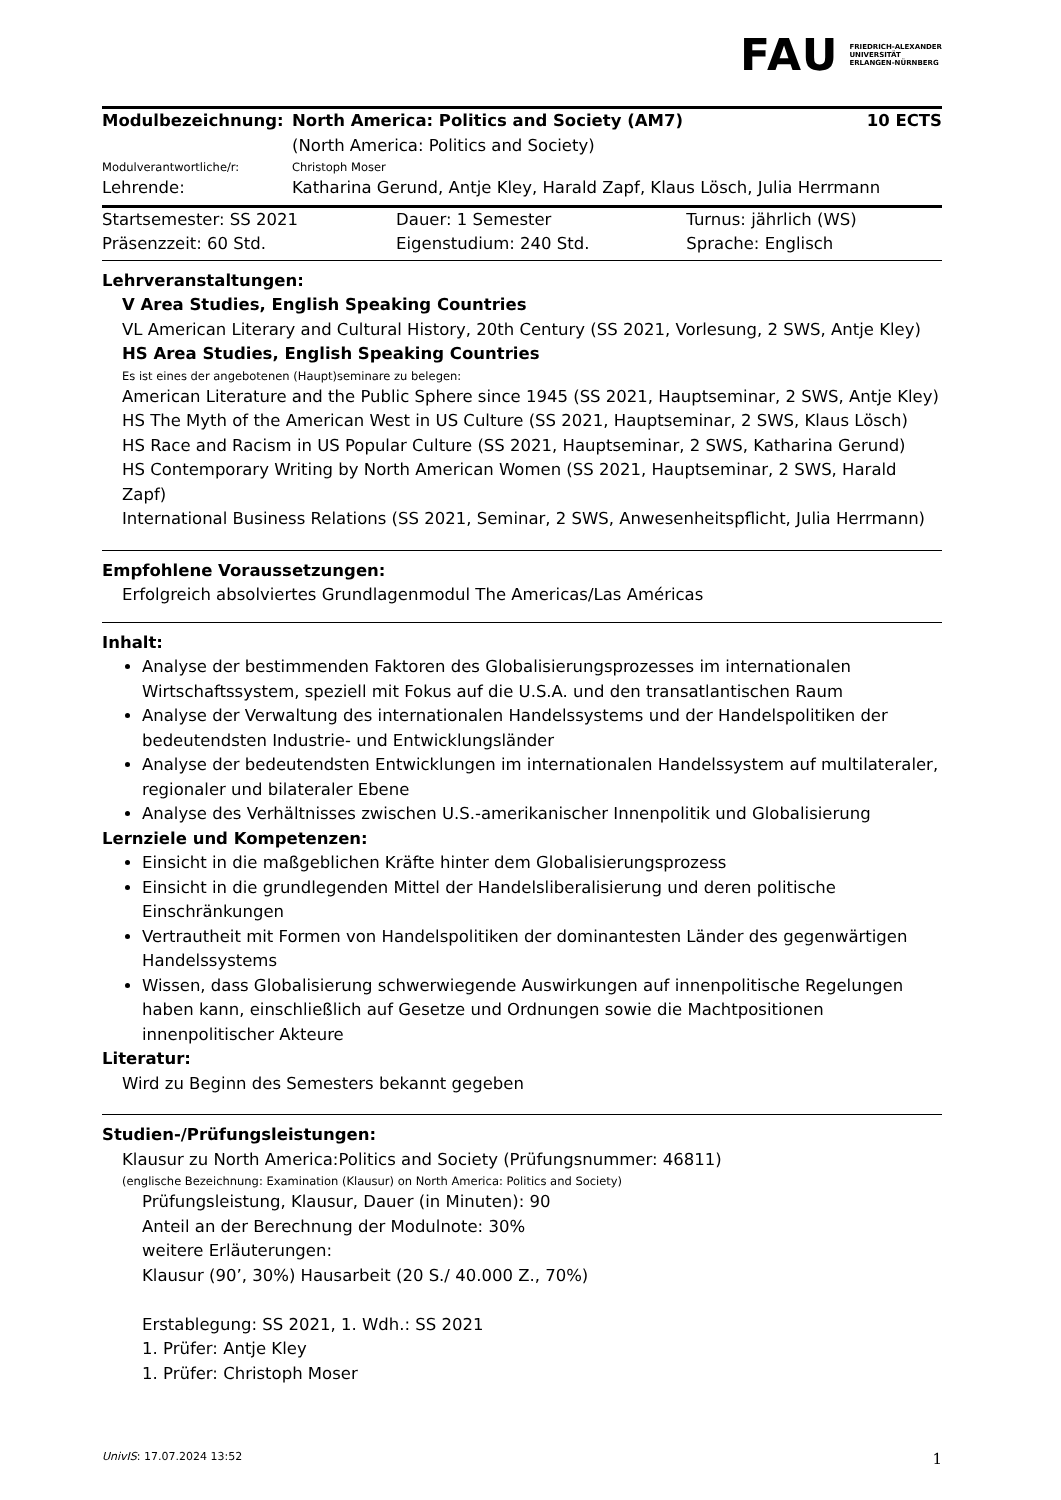FAU
FRIEDRICH-ALEXANDER
UNIVERSITÄT
ERLANGEN-NÜRNBERG
| Modulbezeichnung: | North America: Politics and Society (AM7) (North America: Politics and Society) | 10 ECTS |
| Modulverantwortliche/r: | Christoph Moser | |
| Lehrende: | Katharina Gerund, Antje Kley, Harald Zapf, Klaus Lösch, Julia Herrmann | |
| Startsemester: SS 2021 | Dauer: 1 Semester | Turnus: jährlich (WS) |
| Präsenzzeit: 60 Std. | Eigenstudium: 240 Std. | Sprache: Englisch |
Lehrveranstaltungen:
V Area Studies, English Speaking Countries
VL American Literary and Cultural History, 20th Century (SS 2021, Vorlesung, 2 SWS, Antje Kley)
HS Area Studies, English Speaking Countries
Es ist eines der angebotenen (Haupt)seminare zu belegen:
American Literature and the Public Sphere since 1945 (SS 2021, Hauptseminar, 2 SWS, Antje Kley)
HS The Myth of the American West in US Culture (SS 2021, Hauptseminar, 2 SWS, Klaus Lösch)
HS Race and Racism in US Popular Culture (SS 2021, Hauptseminar, 2 SWS, Katharina Gerund)
HS Contemporary Writing by North American Women (SS 2021, Hauptseminar, 2 SWS, Harald Zapf)
International Business Relations (SS 2021, Seminar, 2 SWS, Anwesenheitspflicht, Julia Herrmann)
Empfohlene Voraussetzungen:
Erfolgreich absolviertes Grundlagenmodul The Americas/Las Américas
Inhalt:
Analyse der bestimmenden Faktoren des Globalisierungsprozesses im internationalen Wirtschaftssystem, speziell mit Fokus auf die U.S.A. und den transatlantischen Raum
Analyse der Verwaltung des internationalen Handelssystems und der Handelspolitiken der bedeutendsten Industrie- und Entwicklungsländer
Analyse der bedeutendsten Entwicklungen im internationalen Handelssystem auf multilateraler, regionaler und bilateraler Ebene
Analyse des Verhältnisses zwischen U.S.-amerikanischer Innenpolitik und Globalisierung
Lernziele und Kompetenzen:
Einsicht in die maßgeblichen Kräfte hinter dem Globalisierungsprozess
Einsicht in die grundlegenden Mittel der Handelsliberalisierung und deren politische Einschränkungen
Vertrautheit mit Formen von Handelspolitiken der dominantesten Länder des gegenwärtigen Handelssystems
Wissen, dass Globalisierung schwerwiegende Auswirkungen auf innenpolitische Regelungen haben kann, einschließlich auf Gesetze und Ordnungen sowie die Machtpositionen innenpolitischer Akteure
Literatur:
Wird zu Beginn des Semesters bekannt gegeben
Studien-/Prüfungsleistungen:
Klausur zu North America:Politics and Society (Prüfungsnummer: 46811)
(englische Bezeichnung: Examination (Klausur) on North America: Politics and Society)
Prüfungsleistung, Klausur, Dauer (in Minuten): 90
Anteil an der Berechnung der Modulnote: 30%
weitere Erläuterungen:
Klausur (90’, 30%) Hausarbeit (20 S./ 40.000 Z., 70%)
Erstablegung: SS 2021, 1. Wdh.: SS 2021
1. Prüfer: Antje Kley
1. Prüfer: Christoph Moser
UnivIS: 17.07.2024 13:52 1